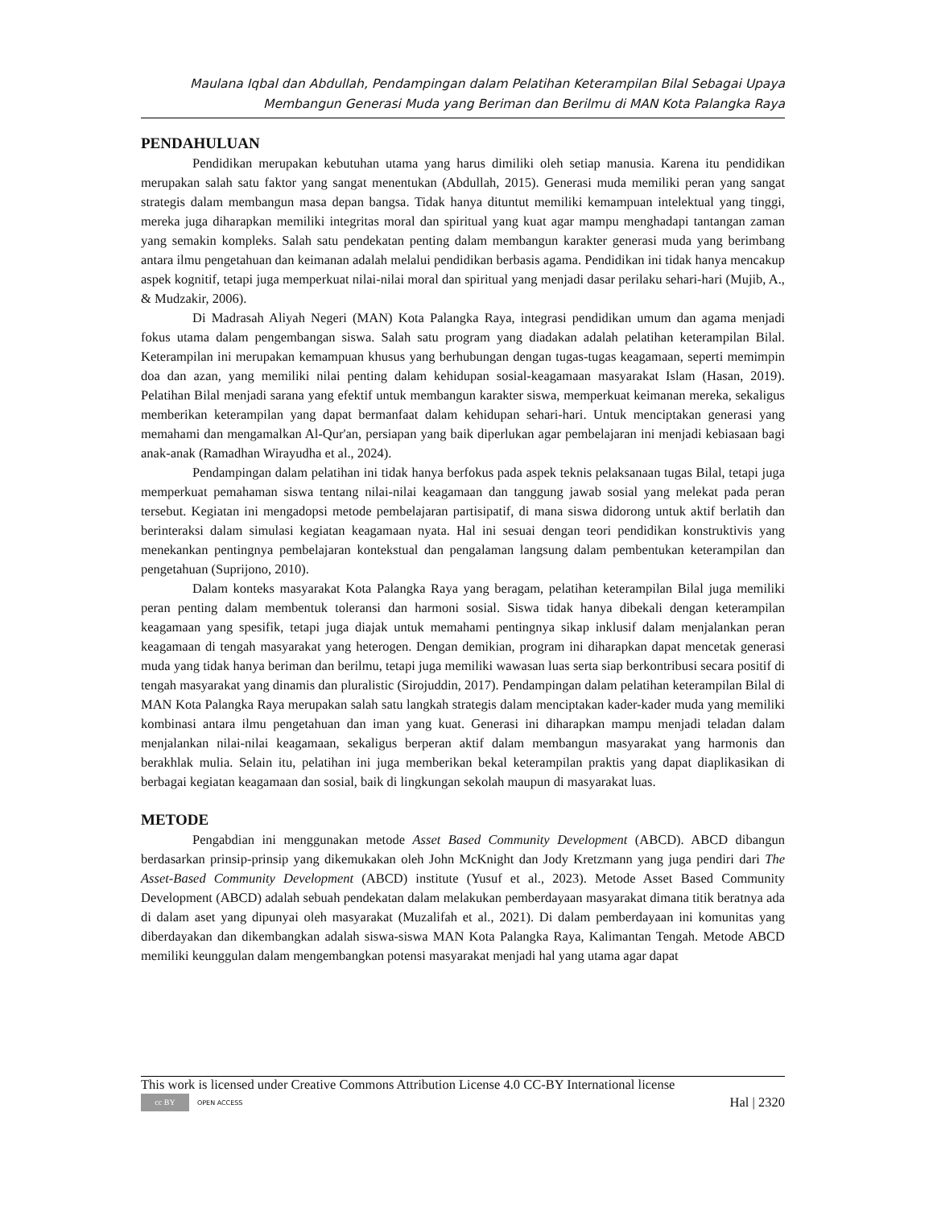Maulana Iqbal dan Abdullah, Pendampingan dalam Pelatihan Keterampilan Bilal Sebagai Upaya
Membangun Generasi Muda yang Beriman dan Berilmu di MAN Kota Palangka Raya
PENDAHULUAN
Pendidikan merupakan kebutuhan utama yang harus dimiliki oleh setiap manusia. Karena itu pendidikan merupakan salah satu faktor yang sangat menentukan (Abdullah, 2015). Generasi muda memiliki peran yang sangat strategis dalam membangun masa depan bangsa. Tidak hanya dituntut memiliki kemampuan intelektual yang tinggi, mereka juga diharapkan memiliki integritas moral dan spiritual yang kuat agar mampu menghadapi tantangan zaman yang semakin kompleks. Salah satu pendekatan penting dalam membangun karakter generasi muda yang berimbang antara ilmu pengetahuan dan keimanan adalah melalui pendidikan berbasis agama. Pendidikan ini tidak hanya mencakup aspek kognitif, tetapi juga memperkuat nilai-nilai moral dan spiritual yang menjadi dasar perilaku sehari-hari (Mujib, A., & Mudzakir, 2006).
Di Madrasah Aliyah Negeri (MAN) Kota Palangka Raya, integrasi pendidikan umum dan agama menjadi fokus utama dalam pengembangan siswa. Salah satu program yang diadakan adalah pelatihan keterampilan Bilal. Keterampilan ini merupakan kemampuan khusus yang berhubungan dengan tugas-tugas keagamaan, seperti memimpin doa dan azan, yang memiliki nilai penting dalam kehidupan sosial-keagamaan masyarakat Islam (Hasan, 2019). Pelatihan Bilal menjadi sarana yang efektif untuk membangun karakter siswa, memperkuat keimanan mereka, sekaligus memberikan keterampilan yang dapat bermanfaat dalam kehidupan sehari-hari. Untuk menciptakan generasi yang memahami dan mengamalkan Al-Qur'an, persiapan yang baik diperlukan agar pembelajaran ini menjadi kebiasaan bagi anak-anak (Ramadhan Wirayudha et al., 2024).
Pendampingan dalam pelatihan ini tidak hanya berfokus pada aspek teknis pelaksanaan tugas Bilal, tetapi juga memperkuat pemahaman siswa tentang nilai-nilai keagamaan dan tanggung jawab sosial yang melekat pada peran tersebut. Kegiatan ini mengadopsi metode pembelajaran partisipatif, di mana siswa didorong untuk aktif berlatih dan berinteraksi dalam simulasi kegiatan keagamaan nyata. Hal ini sesuai dengan teori pendidikan konstruktivis yang menekankan pentingnya pembelajaran kontekstual dan pengalaman langsung dalam pembentukan keterampilan dan pengetahuan (Suprijono, 2010).
Dalam konteks masyarakat Kota Palangka Raya yang beragam, pelatihan keterampilan Bilal juga memiliki peran penting dalam membentuk toleransi dan harmoni sosial. Siswa tidak hanya dibekali dengan keterampilan keagamaan yang spesifik, tetapi juga diajak untuk memahami pentingnya sikap inklusif dalam menjalankan peran keagamaan di tengah masyarakat yang heterogen. Dengan demikian, program ini diharapkan dapat mencetak generasi muda yang tidak hanya beriman dan berilmu, tetapi juga memiliki wawasan luas serta siap berkontribusi secara positif di tengah masyarakat yang dinamis dan pluralistic (Sirojuddin, 2017). Pendampingan dalam pelatihan keterampilan Bilal di MAN Kota Palangka Raya merupakan salah satu langkah strategis dalam menciptakan kader-kader muda yang memiliki kombinasi antara ilmu pengetahuan dan iman yang kuat. Generasi ini diharapkan mampu menjadi teladan dalam menjalankan nilai-nilai keagamaan, sekaligus berperan aktif dalam membangun masyarakat yang harmonis dan berakhlak mulia. Selain itu, pelatihan ini juga memberikan bekal keterampilan praktis yang dapat diaplikasikan di berbagai kegiatan keagamaan dan sosial, baik di lingkungan sekolah maupun di masyarakat luas.
METODE
Pengabdian ini menggunakan metode Asset Based Community Development (ABCD). ABCD dibangun berdasarkan prinsip-prinsip yang dikemukakan oleh John McKnight dan Jody Kretzmann yang juga pendiri dari The Asset-Based Community Development (ABCD) institute (Yusuf et al., 2023). Metode Asset Based Community Development (ABCD) adalah sebuah pendekatan dalam melakukan pemberdayaan masyarakat dimana titik beratnya ada di dalam aset yang dipunyai oleh masyarakat (Muzalifah et al., 2021). Di dalam pemberdayaan ini komunitas yang diberdayakan dan dikembangkan adalah siswa-siswa MAN Kota Palangka Raya, Kalimantan Tengah. Metode ABCD memiliki keunggulan dalam mengembangkan potensi masyarakat menjadi hal yang utama agar dapat
This work is licensed under Creative Commons Attribution License 4.0 CC-BY International license
cc BY OPEN ACCESS
Hal | 2320